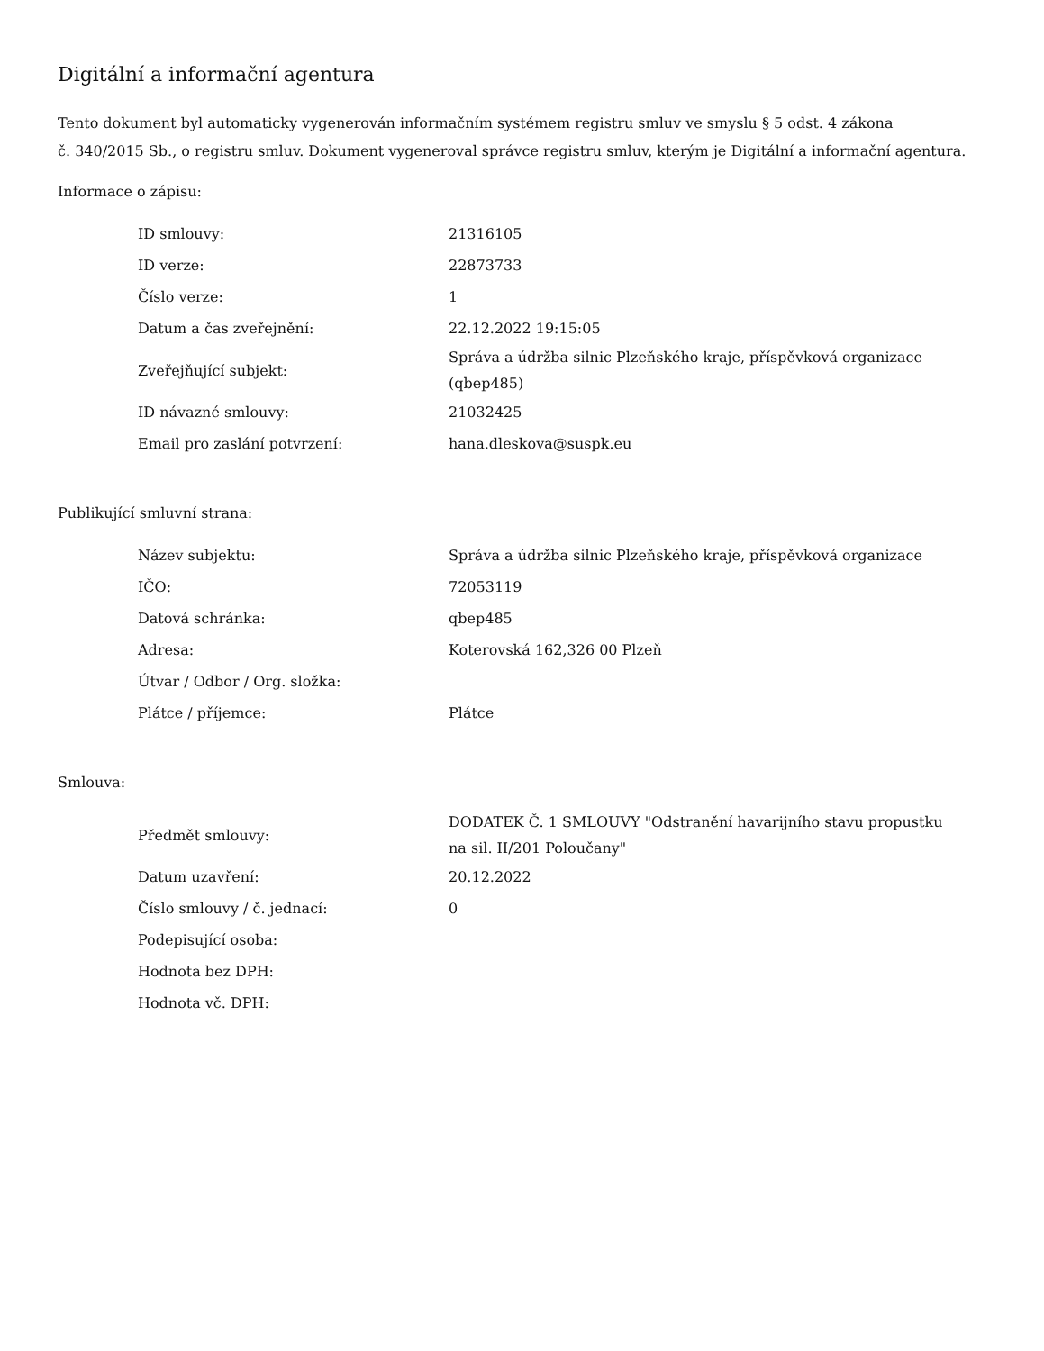Digitální a informační agentura
Tento dokument byl automaticky vygenerován informačním systémem registru smluv ve smyslu § 5 odst. 4 zákona
č. 340/2015 Sb., o registru smluv. Dokument vygeneroval správce registru smluv, kterým je Digitální a informační agentura.
Informace o zápisu:
| ID smlouvy: | 21316105 |
| ID verze: | 22873733 |
| Číslo verze: | 1 |
| Datum a čas zveřejnění: | 22.12.2022 19:15:05 |
| Zveřejňující subjekt: | Správa a údržba silnic Plzeňského kraje, příspěvková organizace (qbep485) |
| ID návazné smlouvy: | 21032425 |
| Email pro zaslání potvrzení: | hana.dleskova@suspk.eu |
Publikující smluvní strana:
| Název subjektu: | Správa a údržba silnic Plzeňského kraje, příspěvková organizace |
| IČO: | 72053119 |
| Datová schránka: | qbep485 |
| Adresa: | Koterovská 162,326 00 Plzeň |
| Útvar / Odbor / Org. složka: | |
| Plátce / příjemce: | Plátce |
Smlouva:
| Předmět smlouvy: | DODATEK Č. 1 SMLOUVY "Odstranění havarijního stavu propustku na sil. II/201 Poloučany" |
| Datum uzavření: | 20.12.2022 |
| Číslo smlouvy / č. jednací: | 0 |
| Podepisující osoba: | |
| Hodnota bez DPH: | |
| Hodnota vč. DPH: | |